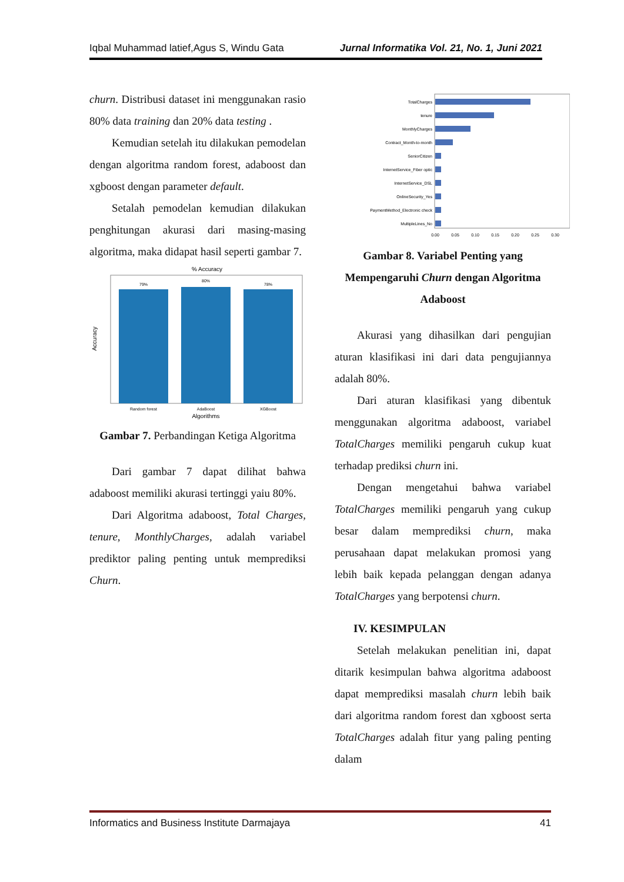Iqbal Muhammad latief,Agus S, Windu Gata Jurnal Informatika Vol. 21, No. 1, Juni 2021
churn. Distribusi dataset ini menggunakan rasio 80% data training dan 20% data testing .
Kemudian setelah itu dilakukan pemodelan dengan algoritma random forest, adaboost dan xgboost dengan parameter default.
Setalah pemodelan kemudian dilakukan penghitungan akurasi dari masing-masing algoritma, maka didapat hasil seperti gambar 7.
% Accuracy
79%
80%
78%
Random forest
AdaBoost
XGBoost
Algorithms
Accuracy
Gambar 7. Perbandingan Ketiga Algoritma
Dari gambar 7 dapat dilihat bahwa adaboost memiliki akurasi tertinggi yaiu 80%.
Dari Algoritma adaboost, Total Charges, tenure, MonthlyCharges, adalah variabel prediktor paling penting untuk memprediksi Churn.
TotalCharges
tenure
MonthlyCharges
Contract_Month-to-month
SeniorCitizen
InternetService_Fiber optic
InternetService_DSL
OnlineSecurity_Yes
PaymentMethod_Electronic check
MultipleLines_No
0.00
0.05
0.10
0.15
0.20
0.25
0.30
Gambar 8. Variabel Penting yang Mempengaruhi Churn dengan Algoritma Adaboost
Akurasi yang dihasilkan dari pengujian aturan klasifikasi ini dari data pengujiannya adalah 80%.
Dari aturan klasifikasi yang dibentuk menggunakan algoritma adaboost, variabel TotalCharges memiliki pengaruh cukup kuat terhadap prediksi churn ini.
Dengan mengetahui bahwa variabel TotalCharges memiliki pengaruh yang cukup besar dalam memprediksi churn, maka perusahaan dapat melakukan promosi yang lebih baik kepada pelanggan dengan adanya TotalCharges yang berpotensi churn.
IV. KESIMPULAN
Setelah melakukan penelitian ini, dapat ditarik kesimpulan bahwa algoritma adaboost dapat memprediksi masalah churn lebih baik dari algoritma random forest dan xgboost serta TotalCharges adalah fitur yang paling penting dalam
Informatics and Business Institute Darmajaya 41